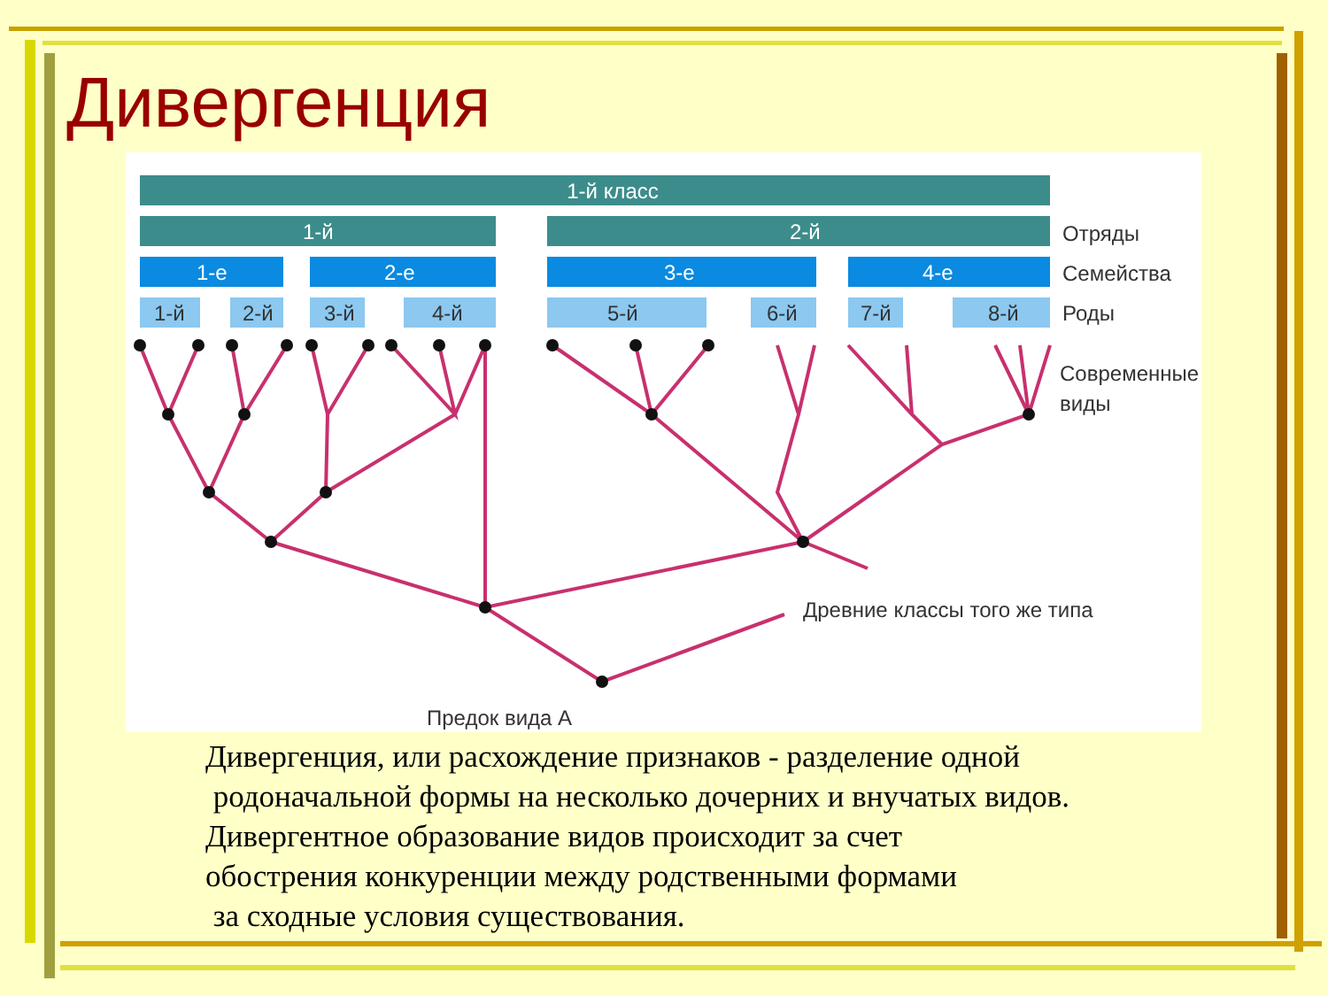Дивергенция
1-й класс
1-й
2-й
Отряды
1-е
2-е
3-е
4-е
Семейства
1-й
2-й
3-й
4-й
5-й
6-й
7-й
8-й
Роды
Современные
виды
Древние классы того же типа
Предок вида А
Дивергенция, или расхождение признаков - разделение одной родоначальной формы на несколько дочерних и внучатых видов. Дивергентное образование видов происходит за счет обострения конкуренции между родственными формами за сходные условия существования.